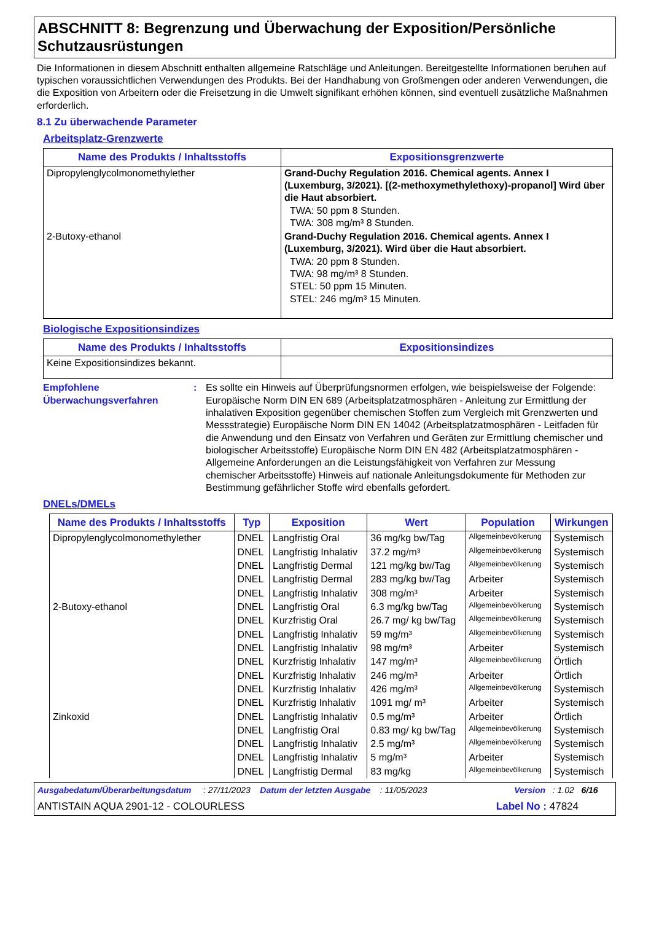ABSCHNITT 8: Begrenzung und Überwachung der Exposition/Persönliche Schutzausrüstungen
Die Informationen in diesem Abschnitt enthalten allgemeine Ratschläge und Anleitungen. Bereitgestellte Informationen beruhen auf typischen voraussichtlichen Verwendungen des Produkts. Bei der Handhabung von Großmengen oder anderen Verwendungen, die die Exposition von Arbeitern oder die Freisetzung in die Umwelt signifikant erhöhen können, sind eventuell zusätzliche Maßnahmen erforderlich.
8.1 Zu überwachende Parameter
Arbeitsplatz-Grenzwerte
| Name des Produkts / Inhaltsstoffs | Expositionsgrenzwerte |
| --- | --- |
| Dipropylenglycolmonomethylether | Grand-Duchy Regulation 2016. Chemical agents. Annex I (Luxemburg, 3/2021). [(2-methoxymethylethoxy)-propanol] Wird über die Haut absorbiert. TWA: 50 ppm 8 Stunden. TWA: 308 mg/m³ 8 Stunden. |
| 2-Butoxy-ethanol | Grand-Duchy Regulation 2016. Chemical agents. Annex I (Luxemburg, 3/2021). Wird über die Haut absorbiert. TWA: 20 ppm 8 Stunden. TWA: 98 mg/m³ 8 Stunden. STEL: 50 ppm 15 Minuten. STEL: 246 mg/m³ 15 Minuten. |
Biologische Expositionsindizes
| Name des Produkts / Inhaltsstoffs | Expositionsindizes |
| --- | --- |
| Keine Expositionsindizes bekannt. | |
Empfohlene Überwachungsverfahren
: Es sollte ein Hinweis auf Überprüfungsnormen erfolgen, wie beispielsweise der Folgende: Europäische Norm DIN EN 689 (Arbeitsplatzatmosphären - Anleitung zur Ermittlung der inhalativen Exposition gegenüber chemischen Stoffen zum Vergleich mit Grenzwerten und Messstrategie) Europäische Norm DIN EN 14042 (Arbeitsplatzatmosphären - Leitfaden für die Anwendung und den Einsatz von Verfahren und Geräten zur Ermittlung chemischer und biologischer Arbeitsstoffe) Europäische Norm DIN EN 482 (Arbeitsplatzatmosphären - Allgemeine Anforderungen an die Leistungsfähigkeit von Verfahren zur Messung chemischer Arbeitsstoffe) Hinweis auf nationale Anleitungsdokumente für Methoden zur Bestimmung gefährlicher Stoffe wird ebenfalls gefordert.
DNELs/DMELs
| Name des Produkts / Inhaltsstoffs | Typ | Exposition | Wert | Population | Wirkungen |
| --- | --- | --- | --- | --- | --- |
| Dipropylenglycolmonomethylether | DNEL | Langfristig Oral | 36 mg/kg bw/Tag | Allgemeinbevölkerung | Systemisch |
| | DNEL | Langfristig Inhalativ | 37.2 mg/m³ | Allgemeinbevölkerung | Systemisch |
| | DNEL | Langfristig Dermal | 121 mg/kg bw/Tag | Allgemeinbevölkerung | Systemisch |
| | DNEL | Langfristig Dermal | 283 mg/kg bw/Tag | Arbeiter | Systemisch |
| | DNEL | Langfristig Inhalativ | 308 mg/m³ | Arbeiter | Systemisch |
| 2-Butoxy-ethanol | DNEL | Langfristig Oral | 6.3 mg/kg bw/Tag | Allgemeinbevölkerung | Systemisch |
| | DNEL | Kurzfristig Oral | 26.7 mg/ kg bw/Tag | Allgemeinbevölkerung | Systemisch |
| | DNEL | Langfristig Inhalativ | 59 mg/m³ | Allgemeinbevölkerung | Systemisch |
| | DNEL | Langfristig Inhalativ | 98 mg/m³ | Arbeiter | Systemisch |
| | DNEL | Kurzfristig Inhalativ | 147 mg/m³ | Allgemeinbevölkerung | Örtlich |
| | DNEL | Kurzfristig Inhalativ | 246 mg/m³ | Arbeiter | Örtlich |
| | DNEL | Kurzfristig Inhalativ | 426 mg/m³ | Allgemeinbevölkerung | Systemisch |
| | DNEL | Kurzfristig Inhalativ | 1091 mg/ m³ | Arbeiter | Systemisch |
| Zinkoxid | DNEL | Langfristig Inhalativ | 0.5 mg/m³ | Arbeiter | Örtlich |
| | DNEL | Langfristig Oral | 0.83 mg/ kg bw/Tag | Allgemeinbevölkerung | Systemisch |
| | DNEL | Langfristig Inhalativ | 2.5 mg/m³ | Allgemeinbevölkerung | Systemisch |
| | DNEL | Langfristig Inhalativ | 5 mg/m³ | Arbeiter | Systemisch |
| | DNEL | Langfristig Dermal | 83 mg/kg | Allgemeinbevölkerung | Systemisch |
Ausgabedatum/Überarbeitungsdatum : 27/11/2023 Datum der letzten Ausgabe : 11/05/2023 Version : 1.02 6/16
ANTISTAIN AQUA 2901-12 - COLOURLESS Label No : 47824